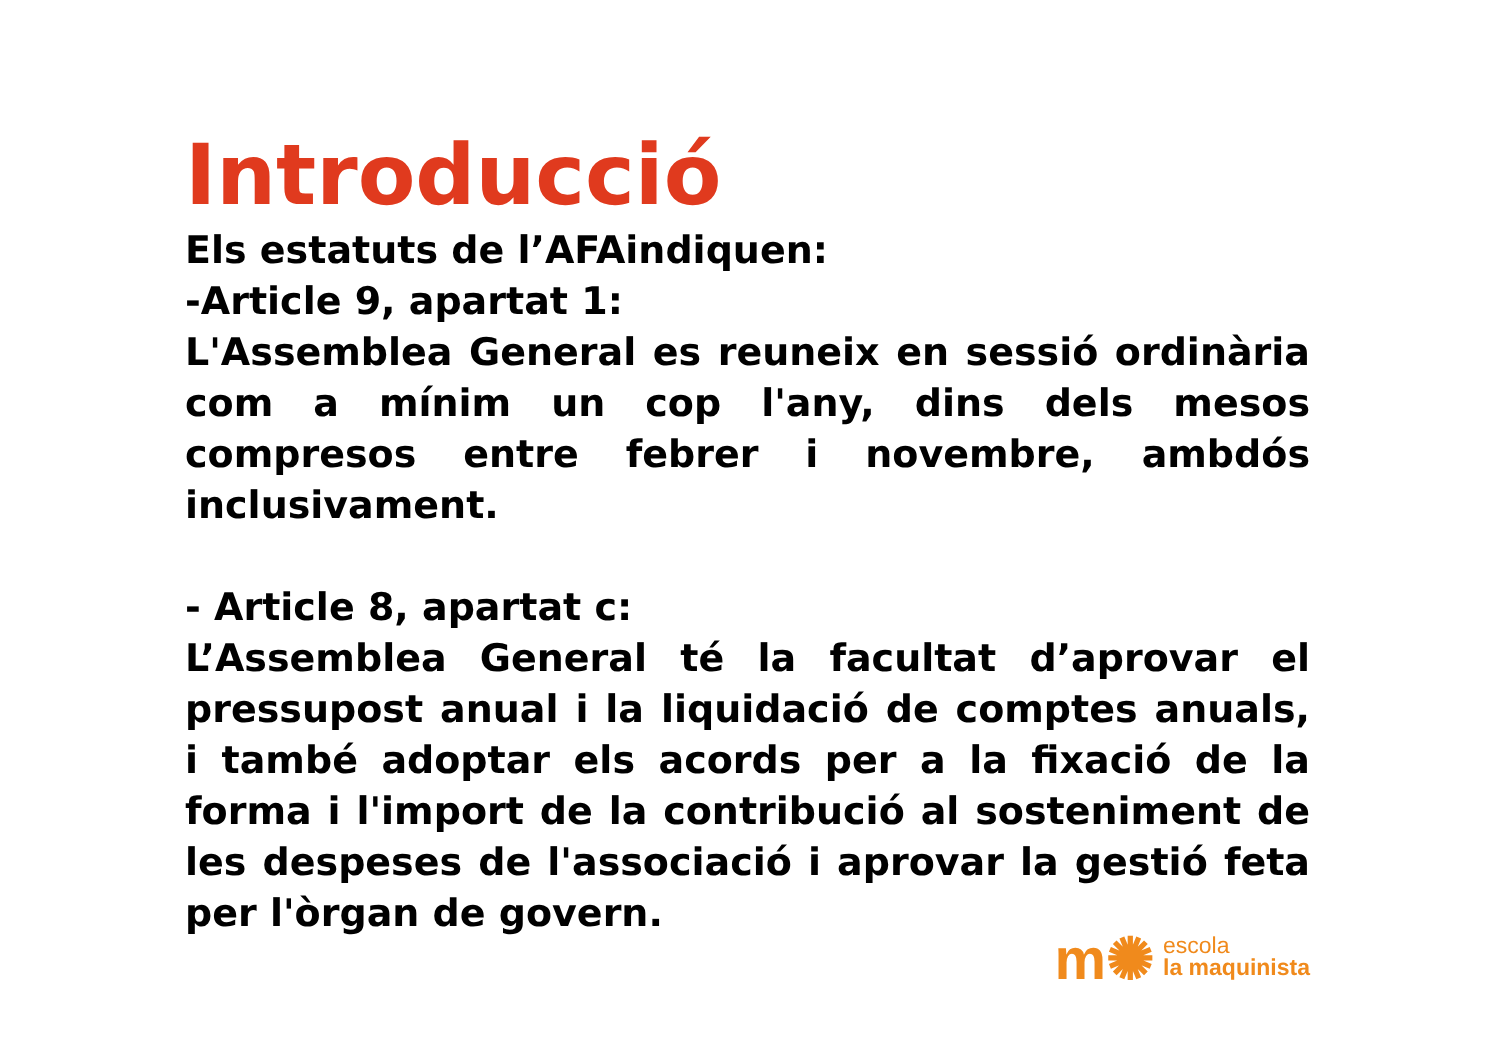Introducció
Els estatuts de l’AFAindiquen:
-Article 9, apartat 1:
L'Assemblea General es reuneix en sessió ordinària com a mínim un cop l'any, dins dels mesos compresos entre febrer i novembre, ambdós inclusivament.
- Article 8, apartat c:
L’Assemblea General té la facultat d’aprovar el pressupost anual i la liquidació de comptes anuals, i també adoptar els acords per a la fixació de la forma i l'import de la contribució al sosteniment de les despeses de l'associació i aprovar la gestió feta per l'òrgan de govern.
m✺
escola
la maquinista